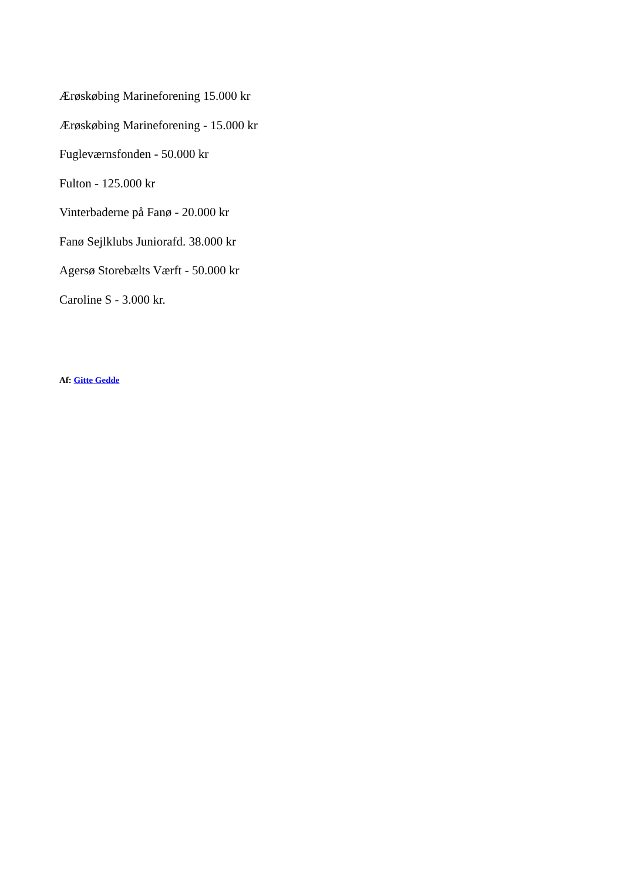Ærøskøbing Marineforening 15.000 kr
Ærøskøbing Marineforening - 15.000 kr
Fugleværnsfonden - 50.000 kr
Fulton - 125.000 kr
Vinterbaderne på Fanø - 20.000 kr
Fanø Sejlklubs Juniorafd. 38.000 kr
Agersø Storebælts Værft - 50.000 kr
Caroline S - 3.000 kr.
Af: Gitte Gedde